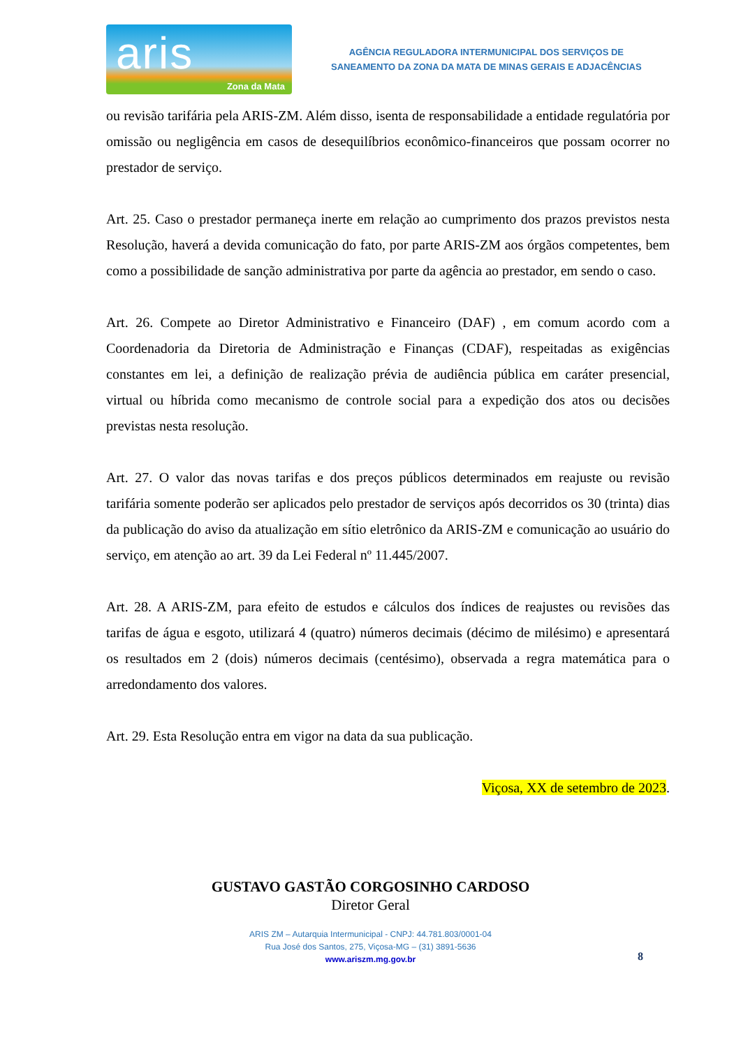aris
Zona da Mata
AGÊNCIA REGULADORA INTERMUNICIPAL DOS SERVIÇOS DE
SANEAMENTO DA ZONA DA MATA DE MINAS GERAIS E ADJACÊNCIAS
ou revisão tarifária pela ARIS-ZM. Além disso, isenta de responsabilidade a entidade regulatória por omissão ou negligência em casos de desequilíbrios econômico-financeiros que possam ocorrer no prestador de serviço.
Art. 25. Caso o prestador permaneça inerte em relação ao cumprimento dos prazos previstos nesta Resolução, haverá a devida comunicação do fato, por parte ARIS-ZM aos órgãos competentes, bem como a possibilidade de sanção administrativa por parte da agência ao prestador, em sendo o caso.
Art. 26. Compete ao Diretor Administrativo e Financeiro (DAF) , em comum acordo com a Coordenadoria da Diretoria de Administração e Finanças (CDAF), respeitadas as exigências constantes em lei, a definição de realização prévia de audiência pública em caráter presencial, virtual ou híbrida como mecanismo de controle social para a expedição dos atos ou decisões previstas nesta resolução.
Art. 27. O valor das novas tarifas e dos preços públicos determinados em reajuste ou revisão tarifária somente poderão ser aplicados pelo prestador de serviços após decorridos os 30 (trinta) dias da publicação do aviso da atualização em sítio eletrônico da ARIS-ZM e comunicação ao usuário do serviço, em atenção ao art. 39 da Lei Federal nº 11.445/2007.
Art. 28. A ARIS-ZM, para efeito de estudos e cálculos dos índices de reajustes ou revisões das tarifas de água e esgoto, utilizará 4 (quatro) números decimais (décimo de milésimo) e apresentará os resultados em 2 (dois) números decimais (centésimo), observada a regra matemática para o arredondamento dos valores.
Art. 29. Esta Resolução entra em vigor na data da sua publicação.
Viçosa, XX de setembro de 2023.
GUSTAVO GASTÃO CORGOSINHO CARDOSO
Diretor Geral
ARIS ZM – Autarquia Intermunicipal - CNPJ: 44.781.803/0001-04
Rua José dos Santos, 275, Viçosa-MG – (31) 3891-5636
www.ariszm.mg.gov.br
8